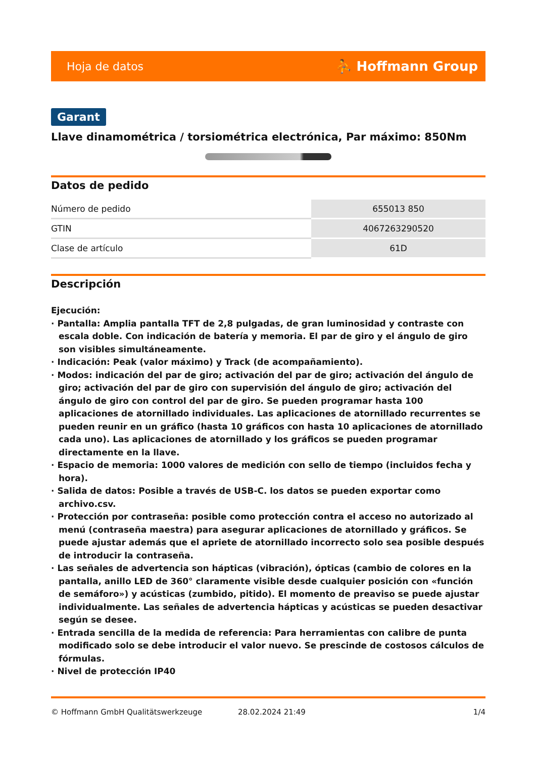Hoja de datos ⛹ Hoffmann Group
Garant
Llave dinamométrica / torsiométrica electrónica, Par máximo: 850Nm
Datos de pedido
| Número de pedido | 655013 850 |
| GTIN | 4067263290520 |
| Clase de artículo | 61D |
Descripción
Ejecución:
· Pantalla: Amplia pantalla TFT de 2,8 pulgadas, de gran luminosidad y contraste con escala doble. Con indicación de batería y memoria. El par de giro y el ángulo de giro son visibles simultáneamente.
· Indicación: Peak (valor máximo) y Track (de acompañamiento).
· Modos: indicación del par de giro; activación del par de giro; activación del ángulo de giro; activación del par de giro con supervisión del ángulo de giro; activación del ángulo de giro con control del par de giro. Se pueden programar hasta 100 aplicaciones de atornillado individuales. Las aplicaciones de atornillado recurrentes se pueden reunir en un gráfico (hasta 10 gráficos con hasta 10 aplicaciones de atornillado cada uno). Las aplicaciones de atornillado y los gráficos se pueden programar directamente en la llave.
· Espacio de memoria: 1000 valores de medición con sello de tiempo (incluidos fecha y hora).
· Salida de datos: Posible a través de USB-C. los datos se pueden exportar como archivo.csv.
· Protección por contraseña: posible como protección contra el acceso no autorizado al menú (contraseña maestra) para asegurar aplicaciones de atornillado y gráficos. Se puede ajustar además que el apriete de atornillado incorrecto solo sea posible después de introducir la contraseña.
· Las señales de advertencia son hápticas (vibración), ópticas (cambio de colores en la pantalla, anillo LED de 360° claramente visible desde cualquier posición con «función de semáforo») y acústicas (zumbido, pitido). El momento de preaviso se puede ajustar individualmente. Las señales de advertencia hápticas y acústicas se pueden desactivar según se desee.
· Entrada sencilla de la medida de referencia: Para herramientas con calibre de punta modificado solo se debe introducir el valor nuevo. Se prescinde de costosos cálculos de fórmulas.
· Nivel de protección IP40
© Hoffmann GmbH Qualitätswerkzeuge 28.02.2024 21:49 1/4